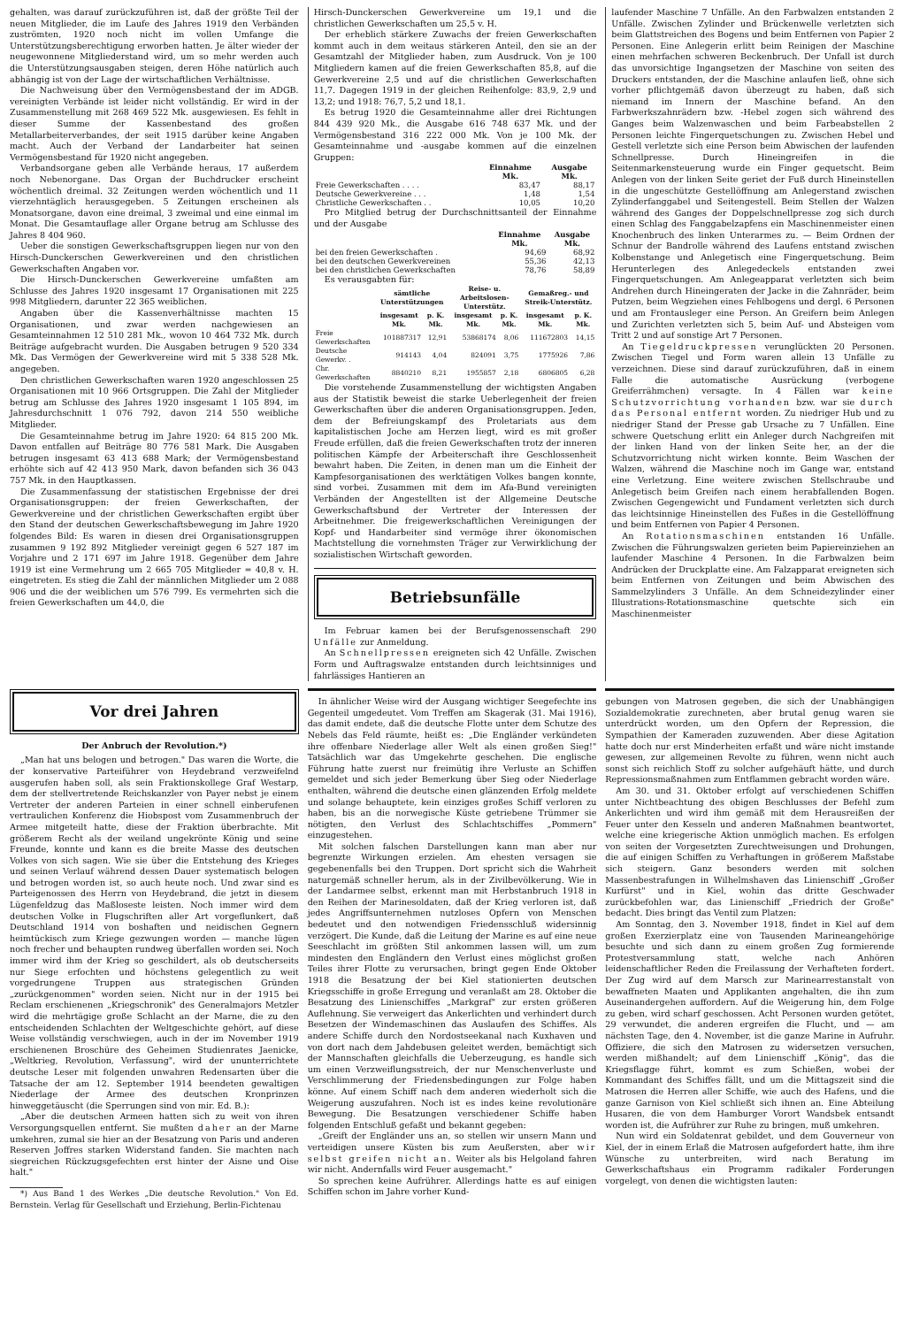gehalten, was darauf zurückzuführen ist, daß der größte Teil der neuen Mitglieder, die im Laufe des Jahres 1919 den Verbänden zuströmten, 1920 noch nicht im vollen Umfange die Unterstützungsberechtigung erworben hatten. Je älter wieder der neugewonnene Mitgliederstand wird, um so mehr werden auch die Unterstützungsausgaben steigen, deren Höhe natürlich auch abhängig ist von der Lage der wirtschaftlichen Verhältnisse.
Die Nachweisung über den Vermögensbestand der im ADGB. vereinigten Verbände ist leider nicht vollständig. Er wird in der Zusammenstellung mit 268 469 522 Mk. ausgewiesen. Es fehlt in dieser Summe der Kassenbestand des großen Metallarbeiterverbandes, der seit 1915 darüber keine Angaben macht. Auch der Verband der Landarbeiter hat seinen Vermögensbestand für 1920 nicht angegeben.
Verbandsorgane geben alle Verbände heraus, 17 außerdem noch Nebenorgane. Das Organ der Buchdrucker erscheint wöchentlich dreimal. 32 Zeitungen werden wöchentlich und 11 vierzehntäglich herausgegeben. 5 Zeitungen erscheinen als Monatsorgane, davon eine dreimal, 3 zweimal und eine einmal im Monat. Die Gesamtauflage aller Organe betrug am Schlusse des Jahres 8 404 960.
Ueber die sonstigen Gewerkschaftsgruppen liegen nur von den Hirsch-Dunckerschen Gewerkvereinen und den christlichen Gewerkschaften Angaben vor.
Die Hirsch-Dunckerschen Gewerkvereine umfaßten am Schlusse des Jahres 1920 insgesamt 17 Organisationen mit 225 998 Mitgliedern, darunter 22 365 weiblichen.
Angaben über die Kassenverhältnisse machten 15 Organisationen, und zwar werden nachgewiesen an Gesamteinnahmen 12 510 281 Mk., wovon 10 464 732 Mk. durch Beiträge aufgebracht wurden. Die Ausgaben betrugen 9 520 334 Mk. Das Vermögen der Gewerkvereine wird mit 5 338 528 Mk. angegeben.
Den christlichen Gewerkschaften waren 1920 angeschlossen 25 Organisationen mit 10 966 Ortsgruppen. Die Zahl der Mitglieder betrug am Schlusse des Jahres 1920 insgesamt 1 105 894, im Jahresdurchschnitt 1 076 792, davon 214 550 weibliche Mitglieder.
Die Gesamteinnahme betrug im Jahre 1920: 64 815 200 Mk. Davon entfallen auf Beiträge 80 776 581 Mark. Die Ausgaben betrugen insgesamt 63 413 688 Mark; der Vermögensbestand erhöhte sich auf 42 413 950 Mark, davon befanden sich 36 043 757 Mk. in den Hauptkassen.
Die Zusammenfassung der statistischen Ergebnisse der drei Organisationsgruppen: der freien Gewerkschaften, der Gewerkvereine und der christlichen Gewerkschaften ergibt über den Stand der deutschen Gewerkschaftsbewegung im Jahre 1920 folgendes Bild: Es waren in diesen drei Organisationsgruppen zusammen 9 192 892 Mitglieder vereinigt gegen 6 527 187 im Vorjahre und 2 171 697 im Jahre 1918. Gegenüber dem Jahre 1919 ist eine Vermehrung um 2 665 705 Mitglieder = 40,8 v. H. eingetreten. Es stieg die Zahl der männlichen Mitglieder um 2 088 906 und die der weiblichen um 576 799. Es vermehrten sich die freien Gewerkschaften um 44,0, die
Hirsch-Dunckerschen Gewerkvereine um 19,1 und die christlichen Gewerkschaften um 25,5 v. H.
Der erheblich stärkere Zuwachs der freien Gewerkschaften kommt auch in dem weitaus stärkeren Anteil, den sie an der Gesamtzahl der Mitglieder haben, zum Ausdruck. Von je 100 Mitgliedern kamen auf die freien Gewerkschaften 85,8, auf die Gewerkvereine 2,5 und auf die christlichen Gewerkschaften 11,7. Dagegen 1919 in der gleichen Reihenfolge: 83,9, 2,9 und 13,2; und 1918: 76,7, 5,2 und 18,1.
Es betrug 1920 die Gesamteinnahme aller drei Richtungen 844 439 920 Mk., die Ausgabe 616 748 637 Mk. und der Vermögensbestand 316 222 000 Mk. Von je 100 Mk. der Gesamteinnahme und -ausgabe kommen auf die einzelnen Gruppen:
| | Einnahme Mk. | Ausgabe Mk. |
| --- | --- | --- |
| Freie Gewerkschaften . . . . | 83,47 | 88,17 |
| Deutsche Gewerkvereine . . . | 1,48 | 1,54 |
| Christliche Gewerkschaften . . | 10,05 | 10,20 |
Pro Mitglied betrug der Durchschnittsanteil der Einnahme und der Ausgabe
| | Einnahme Mk. | Ausgabe Mk. |
| --- | --- | --- |
| bei den freien Gewerkschaften . | 94,69 | 68,92 |
| bei den deutschen Gewerkvereinen | 55,36 | 42,13 |
| bei den christlichen Gewerkschaften | 78,76 | 58,89 |
Es verausgabten für:
| | sämtliche Unterstützungen | | Reise- u. Arbeitslosen-Unterstütz. | | Gemaßreg.- und Streik-Unterstütz. | |
| --- | --- | --- | --- | --- | --- | --- |
| | insgesamt Mk. | p. K. Mk. | insgesamt Mk. | p. K. Mk. | insgesamt Mk. | p. K. Mk. |
| Freie Gewerkschaften | 101887317 | 12,91 | 53868174 | 8,06 | 111672803 | 14,15 |
| Deutsche Gewerkv. . | 914143 | 4,04 | 824091 | 3,75 | 1775926 | 7,86 |
| Chr. Gewerkschaften | 8840210 | 8,21 | 1955857 | 2,18 | 6806805 | 6,28 |
Die vorstehende Zusammenstellung der wichtigsten Angaben aus der Statistik beweist die starke Ueberlegenheit der freien Gewerkschaften über die anderen Organisationsgruppen. Jeden, dem der Befreiungskampf des Proletariats aus dem kapitalistischen Joche am Herzen liegt, wird es mit großer Freude erfüllen, daß die freien Gewerkschaften trotz der inneren politischen Kämpfe der Arbeiterschaft ihre Geschlossenheit bewahrt haben. Die Zeiten, in denen man um die Einheit der Kampfesorganisationen des werktätigen Volkes bangen konnte, sind vorbei. Zusammen mit dem im Afa-Bund vereinigten Verbänden der Angestellten ist der Allgemeine Deutsche Gewerkschaftsbund der Vertreter der Interessen der Arbeitnehmer. Die freigewerkschaftlichen Vereinigungen der Kopf- und Handarbeiter sind vermöge ihrer ökonomischen Machtstellung die vornehmsten Träger zur Verwirklichung der sozialistischen Wirtschaft geworden.
Betriebsunfälle
Im Februar kamen bei der Berufsgenossenschaft 290 Unfälle zur Anmeldung.
An Schnellpressen ereigneten sich 42 Unfälle. Zwischen Form und Auftragswalze entstanden durch leichtsinniges und fahrlässiges Hantieren an
laufender Maschine 7 Unfälle. An den Farbwalzen entstanden 2 Unfälle. Zwischen Zylinder und Brückenwelle verletzten sich beim Glattstreichen des Bogens und beim Entfernen von Papier 2 Personen. Eine Anlegerin erlitt beim Reinigen der Maschine einen mehrfachen schweren Beckenbruch. Der Unfall ist durch das unvorsichtige Ingangsetzen der Maschine von seiten des Druckers entstanden, der die Maschine anlaufen ließ, ohne sich vorher pflichtgemäß davon überzeugt zu haben, daß sich niemand im Innern der Maschine befand. An den Farbwerkszahnrädern bzw. -Hebel zogen sich während des Ganges beim Walzenwaschen und beim Farbeabstellen 2 Personen leichte Fingerquetschungen zu. Zwischen Hebel und Gestell verletzte sich eine Person beim Abwischen der laufenden Schnellpresse. Durch Hineingreifen in die Seitenmarkensteuerung wurde ein Finger gequetscht. Beim Anlegen von der linken Seite geriet der Fuß durch Hineinstellen in die ungeschützte Gestellöffnung am Anlegerstand zwischen Zylinderfanggabel und Seitengestell. Beim Stellen der Walzen während des Ganges der Doppelschnellpresse zog sich durch einen Schlag des Fanggabelzapfens ein Maschinenmeister einen Knochenbruch des linken Unterarmes zu. — Beim Ordnen der Schnur der Bandrolle während des Laufens entstand zwischen Kolbenstange und Anlegetisch eine Fingerquetschung. Beim Herunterlegen des Anlegedeckels entstanden zwei Fingerquetschungen. Am Anlegeapparat verletzten sich beim Andrehen durch Hineingeraten der Jacke in die Zahnräder, beim Putzen, beim Wegziehen eines Fehlbogens und dergl. 6 Personen und am Frontausleger eine Person. An Greifern beim Anlegen und Zurichten verletzten sich 5, beim Auf- und Absteigen vom Tritt 2 und auf sonstige Art 7 Personen.
An Tiegeldruckpressen verunglückten 20 Personen. Zwischen Tiegel und Form waren allein 13 Unfälle zu verzeichnen. Diese sind darauf zurückzuführen, daß in einem Falle die automatische Ausrückung (verbogene Greiferrähmchen) versagte. In 4 Fällen war keine Schutzvorrichtung vorhanden bzw. war sie durch das Personal entfernt worden. Zu niedriger Hub und zu niedriger Stand der Presse gab Ursache zu 7 Unfällen. Eine schwere Quetschung erlitt ein Anleger durch Nachgreifen mit der linken Hand von der linken Seite her, an der die Schutzvorrichtung nicht wirken konnte. Beim Waschen der Walzen, während die Maschine noch im Gange war, entstand eine Verletzung. Eine weitere zwischen Stellschraube und Anlegetisch beim Greifen nach einem herabfallenden Bogen. Zwischen Gegengewicht und Fundament verletzten sich durch das leichtsinnige Hineinstellen des Fußes in die Gestellöffnung und beim Entfernen von Papier 4 Personen.
An Rotationsmaschinen entstanden 16 Unfälle. Zwischen die Führungswalzen gerieten beim Papiereinziehen an laufender Maschine 4 Personen. In die Farbwalzen beim Andrücken der Druckplatte eine. Am Falzapparat ereigneten sich beim Entfernen von Zeitungen und beim Abwischen des Sammelzylinders 3 Unfälle. An dem Schneidezylinder einer Illustrations-Rotationsmaschine quetschte sich ein Maschinenmeister
Vor drei Jahren
Der Anbruch der Revolution.*)
„Man hat uns belogen und betrogen." Das waren die Worte, die der konservative Parteiführer von Heydebrand verzweifelnd ausgerufen haben soll, als sein Fraktionskollege Graf Westarp, dem der stellvertretende Reichskanzler von Payer nebst je einem Vertreter der anderen Parteien in einer schnell einberufenen vertraulichen Konferenz die Hiobspost vom Zusammenbruch der Armee mitgeteilt hatte, diese der Fraktion überbrachte. Mit größerem Recht als der weiland ungekrönte König und seine Freunde, konnte und kann es die breite Masse des deutschen Volkes von sich sagen. Wie sie über die Entstehung des Krieges und seinen Verlauf während dessen Dauer systematisch belogen und betrogen worden ist, so auch heute noch. Und zwar sind es Parteigenossen des Herrn von Heydebrand, die jetzt in diesem Lügenfeldzug das Maßloseste leisten. Noch immer wird dem deutschen Volke in Flugschriften aller Art vorgeflunkert, daß Deutschland 1914 von boshaften und neidischen Gegnern heimtückisch zum Kriege gezwungen worden — manche lügen noch frecher und behaupten rundweg überfallen worden sei. Noch immer wird ihm der Krieg so geschildert, als ob deutscherseits nur Siege erfochten und höchstens gelegentlich zu weit vorgedrungene Truppen aus strategischen Gründen „zurückgenommen" worden seien. Nicht nur in der 1915 bei Reclam erschienenen „Kriegschronik" des Generalmajors Metzler wird die mehrtägige große Schlacht an der Marne, die zu den entscheidenden Schlachten der Weltgeschichte gehört, auf diese Weise vollständig verschwiegen, auch in der im November 1919 erschienenen Broschüre des Geheimen Studienrates Jaenicke, „Weltkrieg, Revolution, Verfassung", wird der ununterrichtete deutsche Leser mit folgenden unwahren Redensarten über die Tatsache der am 12. September 1914 beendeten gewaltigen Niederlage der Armee des deutschen Kronprinzen hinweggetäuscht (die Sperrungen sind von mir. Ed. B.):
„Aber die deutschen Armeen hatten sich zu weit von ihren Versorgungsquellen entfernt. Sie mußten daher an der Marne umkehren, zumal sie hier an der Besatzung von Paris und anderen Reserven Joffres starken Widerstand fanden. Sie machten nach siegreichen Rückzugsgefechten erst hinter der Aisne und Oise halt."
*) Aus Band 1 des Werkes „Die deutsche Revolution." Von Ed. Bernstein. Verlag für Gesellschaft und Erziehung, Berlin-Fichtenau
In ähnlicher Weise wird der Ausgang wichtiger Seegefechte ins Gegenteil umgedeutet. Vom Treffen am Skagerak (31. Mai 1916), das damit endete, daß die deutsche Flotte unter dem Schutze des Nebels das Feld räumte, heißt es: „Die Engländer verkündeten ihre offenbare Niederlage aller Welt als einen großen Sieg!" Tatsächlich war das Umgekehrte geschehen. Die englische Führung hatte zuerst nur freimütig ihre Verluste an Schiffen gemeldet und sich jeder Bemerkung über Sieg oder Niederlage enthalten, während die deutsche einen glänzenden Erfolg meldete und solange behauptete, kein einziges großes Schiff verloren zu haben, bis an die norwegische Küste getriebene Trümmer sie nötigten, den Verlust des Schlachtschiffes „Pommern" einzugestehen.
Mit solchen falschen Darstellungen kann man aber nur begrenzte Wirkungen erzielen. Am ehesten versagen sie gegebenenfalls bei den Truppen. Dort spricht sich die Wahrheit naturgemäß schneller herum, als in der Zivilbevölkerung. Wie in der Landarmee selbst, erkennt man mit Herbstanbruch 1918 in den Reihen der Marinesoldaten, daß der Krieg verloren ist, daß jedes Angriffsunternehmen nutzloses Opfern von Menschen bedeutet und den notwendigen Friedensschluß widersinnig verzögert. Die Kunde, daß die Leitung der Marine es auf eine neue Seeschlacht im größten Stil ankommen lassen will, um zum mindesten den Engländern den Verlust eines möglichst großen Teiles ihrer Flotte zu verursachen, bringt gegen Ende Oktober 1918 die Besatzung der bei Kiel stationierten deutschen Kriegsschiffe in große Erregung und veranlaßt am 28. Oktober die Besatzung des Linienschiffes „Markgraf" zur ersten größeren Auflehnung. Sie verweigert das Ankerlichten und verhindert durch Besetzen der Windemaschinen das Auslaufen des Schiffes. Als andere Schiffe durch den Nordostseekanal nach Kuxhaven und von dort nach dem Jahdebusen geleitet werden, bemächtigt sich der Mannschaften gleichfalls die Ueberzeugung, es handle sich um einen Verzweiflungsstreich, der nur Menschenverluste und Verschlimmerung der Friedensbedingungen zur Folge haben könne. Auf einem Schiff nach dem anderen wiederholt sich die Weigerung auszufahren. Noch ist es indes keine revolutionäre Bewegung. Die Besatzungen verschiedener Schiffe haben folgenden Entschluß gefaßt und bekannt gegeben:
„Greift der Engländer uns an, so stellen wir unsern Mann und verteidigen unsere Küsten bis zum Aeußersten, aber wir selbst greifen nicht an. Weiter als bis Helgoland fahren wir nicht. Andernfalls wird Feuer ausgemacht."
So sprechen keine Aufrührer. Allerdings hatte es auf einigen Schiffen schon im Jahre vorher Kund-
gebungen von Matrosen gegeben, die sich der Unabhängigen Sozialdemokratie zurechneten, aber brutal genug waren sie unterdrückt worden, um den Opfern der Repression, die Sympathien der Kameraden zuzuwenden. Aber diese Agitation hatte doch nur erst Minderheiten erfaßt und wäre nicht imstande gewesen, zur allgemeinen Revolte zu führen, wenn nicht auch sonst sich reichlich Stoff zu solcher aufgehäuft hätte, und durch Repressionsmaßnahmen zum Entflammen gebracht worden wäre.
Am 30. und 31. Oktober erfolgt auf verschiedenen Schiffen unter Nichtbeachtung des obigen Beschlusses der Befehl zum Ankerlichten und wird ihm gemäß mit dem Herausreißen der Feuer unter den Kesseln und anderen Maßnahmen beantwortet, welche eine kriegerische Aktion unmöglich machen. Es erfolgen von seiten der Vorgesetzten Zurechtweisungen und Drohungen, die auf einigen Schiffen zu Verhaftungen in größerem Maßstabe sich steigern. Ganz besonders werden mit solchen Massenbestrafungen in Wilhelmshaven das Linienschiff „Großer Kurfürst" und in Kiel, wohin das dritte Geschwader zurückbefohlen war, das Linienschiff „Friedrich der Große" bedacht. Dies bringt das Ventil zum Platzen:
Am Sonntag, den 3. November 1918, findet in Kiel auf dem großen Exerzierplatz eine von Tausenden Marineangehörige besuchte und sich dann zu einem großen Zug formierende Protestversammlung statt, welche nach Anhören leidenschaftlicher Reden die Freilassung der Verhafteten fordert. Der Zug wird auf dem Marsch zur Marinearrestanstalt von bewaffneten Maaten und Applikanten angehalten, die ihn zum Auseinandergehen auffordern. Auf die Weigerung hin, dem Folge zu geben, wird scharf geschossen. Acht Personen wurden getötet, 29 verwundet, die anderen ergreifen die Flucht, und — am nächsten Tage, den 4. November, ist die ganze Marine in Aufruhr. Offiziere, die sich den Matrosen zu widersetzen versuchen, werden mißhandelt; auf dem Linienschiff „König", das die Kriegsflagge führt, kommt es zum Schießen, wobei der Kommandant des Schiffes fällt, und um die Mittagszeit sind die Matrosen die Herren aller Schiffe, wie auch des Hafens, und die ganze Garnison von Kiel schließt sich ihnen an. Eine Abteilung Husaren, die von dem Hamburger Vorort Wandsbek entsandt worden ist, die Aufrührer zur Ruhe zu bringen, muß umkehren.
Nun wird ein Soldatenrat gebildet, und dem Gouverneur von Kiel, der in einem Erlaß die Matrosen aufgefordert hatte, ihm ihre Wünsche zu unterbreiten, wird nach Beratung im Gewerkschaftshaus ein Programm radikaler Forderungen vorgelegt, von denen die wichtigsten lauten: